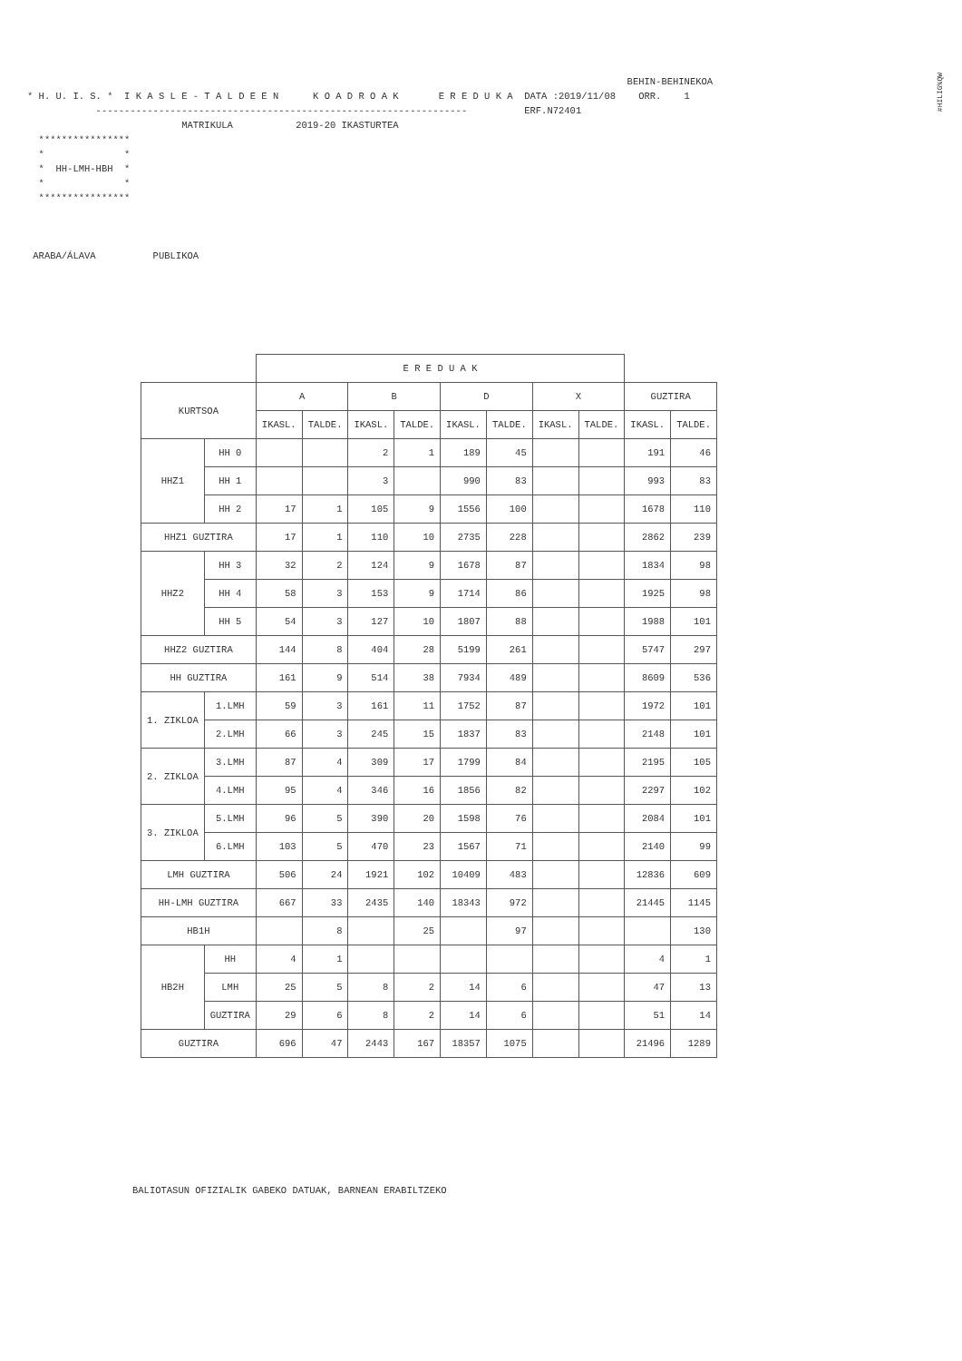#HILIG%QW
BEHIN-BEHINEKOA * H. U. I. S. * I K A S L E - T A L D E E N K O A D R O A K E R E D U K A DATA :2019/11/08 ORR. 1 ----------------------------------------------------------------- ERF.N72401 MATRIKULA 2019-20 IKASTURTEA **************** * * * HH-LMH-HBH * * * **************** ARABA/ÁLAVA PUBLIKOA
| | | E R E D U A K | | | | | | | | | |
| --- | --- | --- | --- | --- | --- | --- | --- | --- | --- | --- | --- |
| KURTSOA | | A | | B | | D | | X | | GUZTIRA | |
| | | IKASL. | TALDE. | IKASL. | TALDE. | IKASL. | TALDE. | IKASL. | TALDE. | IKASL. | TALDE. |
| HHZ1 | HH 0 | | | 2 | 1 | 189 | 45 | | | 191 | 46 |
| | HH 1 | | | 3 | | 990 | 83 | | | 993 | 83 |
| | HH 2 | 17 | 1 | 105 | 9 | 1556 | 100 | | | 1678 | 110 |
| HHZ1 GUZTIRA | | 17 | 1 | 110 | 10 | 2735 | 228 | | | 2862 | 239 |
| HHZ2 | HH 3 | 32 | 2 | 124 | 9 | 1678 | 87 | | | 1834 | 98 |
| | HH 4 | 58 | 3 | 153 | 9 | 1714 | 86 | | | 1925 | 98 |
| | HH 5 | 54 | 3 | 127 | 10 | 1807 | 88 | | | 1988 | 101 |
| HHZ2 GUZTIRA | | 144 | 8 | 404 | 28 | 5199 | 261 | | | 5747 | 297 |
| HH GUZTIRA | | 161 | 9 | 514 | 38 | 7934 | 489 | | | 8609 | 536 |
| 1. ZIKLOA | 1.LMH | 59 | 3 | 161 | 11 | 1752 | 87 | | | 1972 | 101 |
| | 2.LMH | 66 | 3 | 245 | 15 | 1837 | 83 | | | 2148 | 101 |
| 2. ZIKLOA | 3.LMH | 87 | 4 | 309 | 17 | 1799 | 84 | | | 2195 | 105 |
| | 4.LMH | 95 | 4 | 346 | 16 | 1856 | 82 | | | 2297 | 102 |
| 3. ZIKLOA | 5.LMH | 96 | 5 | 390 | 20 | 1598 | 76 | | | 2084 | 101 |
| | 6.LMH | 103 | 5 | 470 | 23 | 1567 | 71 | | | 2140 | 99 |
| LMH GUZTIRA | | 506 | 24 | 1921 | 102 | 10409 | 483 | | | 12836 | 609 |
| HH-LMH GUZTIRA | | 667 | 33 | 2435 | 140 | 18343 | 972 | | | 21445 | 1145 |
| HB1H | | | 8 | | 25 | | 97 | | | | 130 |
| HB2H | HH | 4 | 1 | | | | | | | 4 | 1 |
| | LMH | 25 | 5 | 8 | 2 | 14 | 6 | | | 47 | 13 |
| | GUZTIRA | 29 | 6 | 8 | 2 | 14 | 6 | | | 51 | 14 |
| GUZTIRA | | 696 | 47 | 2443 | 167 | 18357 | 1075 | | | 21496 | 1289 |
BALIOTASUN OFIZIALIK GABEKO DATUAK, BARNEAN ERABILTZEKO